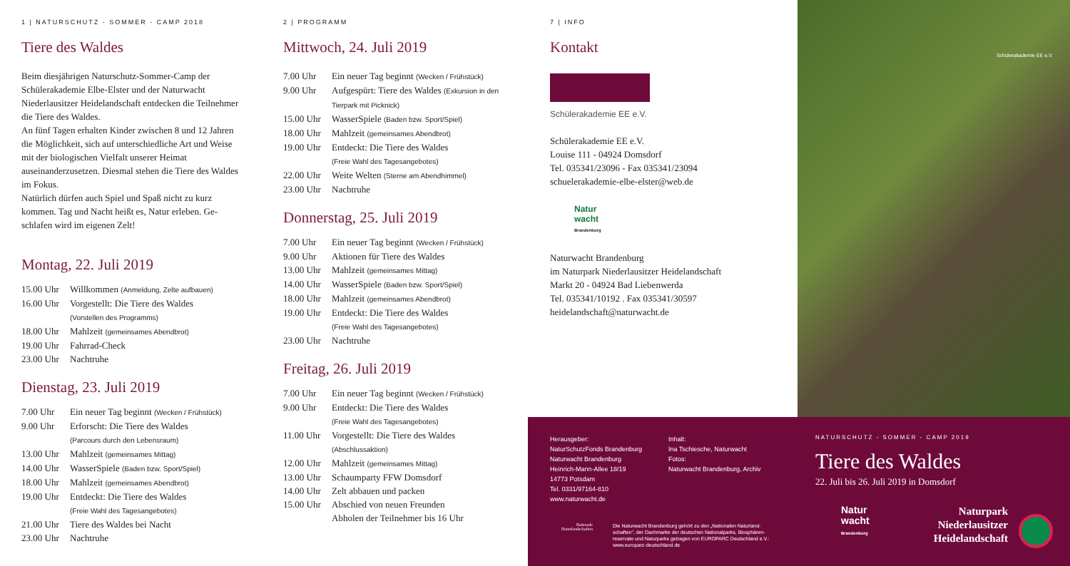1 | NATURSCHUTZ - SOMMER - CAMP 2018
Tiere des Waldes
Beim diesjährigen Naturschutz-Sommer-Camp der Schülerakademie Elbe-Elster und der Naturwacht Niederlausitzer Heidelandschaft entdecken die Teil­nehmer die Tiere des Waldes.
An fünf Tagen erhalten Kinder zwischen 8 und 12 Jah­ren die Möglichkeit, sich auf unterschiedliche Art und Weise mit der biologischen Vielfalt unserer Heimat auseinanderzusetzen. Diesmal stehen die Tiere des Waldes im Fokus.
Natürlich dürfen auch Spiel und Spaß nicht zu kurz kommen. Tag und Nacht heißt es, Natur erleben. Ge­schlafen wird im eigenen Zelt!
Montag, 22. Juli 2019
| 15.00 Uhr | Willkommen (Anmeldung, Zelte aufbauen) |
| 16.00 Uhr | Vorgestellt: Die Tiere des Waldes (Vorstellen des Programms) |
| 18.00 Uhr | Mahlzeit (gemeinsames Abendbrot) |
| 19.00 Uhr | Fahrrad-Check |
| 23.00 Uhr | Nachtruhe |
Dienstag, 23. Juli 2019
| 7.00 Uhr | Ein neuer Tag beginnt (Wecken / Frühstück) |
| 9.00 Uhr | Erforscht: Die Tiere des Waldes (Parcours durch den Lebensraum) |
| 13.00 Uhr | Mahlzeit (gemeinsames Mittag) |
| 14.00 Uhr | WasserSpiele (Baden bzw. Sport/Spiel) |
| 18.00 Uhr | Mahlzeit (gemeinsames Abendbrot) |
| 19.00 Uhr | Entdeckt: Die Tiere des Waldes (Freie Wahl des Tagesangebotes) |
| 21.00 Uhr | Tiere des Waldes bei Nacht |
| 23.00 Uhr | Nachtruhe |
2 | PROGRAMM
Mittwoch, 24. Juli 2019
| 7.00 Uhr | Ein neuer Tag beginnt (Wecken / Frühstück) |
| 9.00 Uhr | Aufgespürt: Tiere des Waldes (Exkursion in den Tierpark mit Picknick) |
| 15.00 Uhr | WasserSpiele (Baden bzw. Sport/Spiel) |
| 18.00 Uhr | Mahlzeit (gemeinsames Abendbrot) |
| 19.00 Uhr | Entdeckt: Die Tiere des Waldes (Freie Wahl des Tagesangebotes) |
| 22.00 Uhr | Weite Welten (Sterne am Abendhimmel) |
| 23.00 Uhr | Nachtruhe |
Donnerstag, 25. Juli 2019
| 7.00 Uhr | Ein neuer Tag beginnt (Wecken / Frühstück) |
| 9.00 Uhr | Aktionen für Tiere des Waldes |
| 13.00 Uhr | Mahlzeit (gemeinsames Mittag) |
| 14.00 Uhr | WasserSpiele (Baden bzw. Sport/Spiel) |
| 18.00 Uhr | Mahlzeit (gemeinsames Abendbrot) |
| 19.00 Uhr | Entdeckt: Die Tiere des Waldes (Freie Wahl des Tagesangebotes) |
| 23.00 Uhr | Nachtruhe |
Freitag, 26. Juli 2019
| 7.00 Uhr | Ein neuer Tag beginnt (Wecken / Frühstück) |
| 9.00 Uhr | Entdeckt: Die Tiere des Waldes (Freie Wahl des Tagesangebotes) |
| 11.00 Uhr | Vorgestellt: Die Tiere des Waldes (Abschlussaktion) |
| 12.00 Uhr | Mahlzeit (gemeinsames Mittag) |
| 13.00 Uhr | Schaumparty FFW Domsdorf |
| 14.00 Uhr | Zelt abbauen und packen |
| 15.00 Uhr | Abschied von neuen Freunden Abholen der Teilnehmer bis 16 Uhr |
7 | INFO
Kontakt
Schülerakademie EE e.V.
Schülerakademie EE e.V.
Louise 111 - 04924 Domsdorf
Tel. 035341/23096 - Fax 035341/23094
schuelerakademie-elbe-elster@web.de
Natur
wacht
Brandenburg
Naturwacht Brandenburg
im Naturpark Niederlausitzer Heidelandschaft
Markt 20 - 04924 Bad Liebenwerda
Tel. 035341/10192 . Fax 035341/30597
heidelandschaft@naturwacht.de
Schülerakademie EE e.V.
Herausgeber:
NaturSchutzFonds Brandenburg
Naturwacht Brandenburg
Heinrich-Mann-Allee 18/19
14773 Potsdam
Tel. 0331/97164-810
www.naturwacht.de
Inhalt:
Ina Tschiesche, Naturwacht
Fotos:
Naturwacht Brandenburg, Archiv
Nationale Naturlandschaften
Die Naturwacht Brandenburg gehört zu den „Nationalen Naturland­schaften", der Dachmarke der deutschen Nationalparks, Biosphären­reservate und Naturparks getragen von EUROPARC Deutschland e.V.: www.europarc-deutschland.de
NATURSCHUTZ - SOMMER - CAMP 2019
Tiere des Waldes
22. Juli bis 26. Juli 2019 in Domsdorf
Natur
wacht
Brandenburg
Naturpark
Niederlausitzer
Heidelandschaft